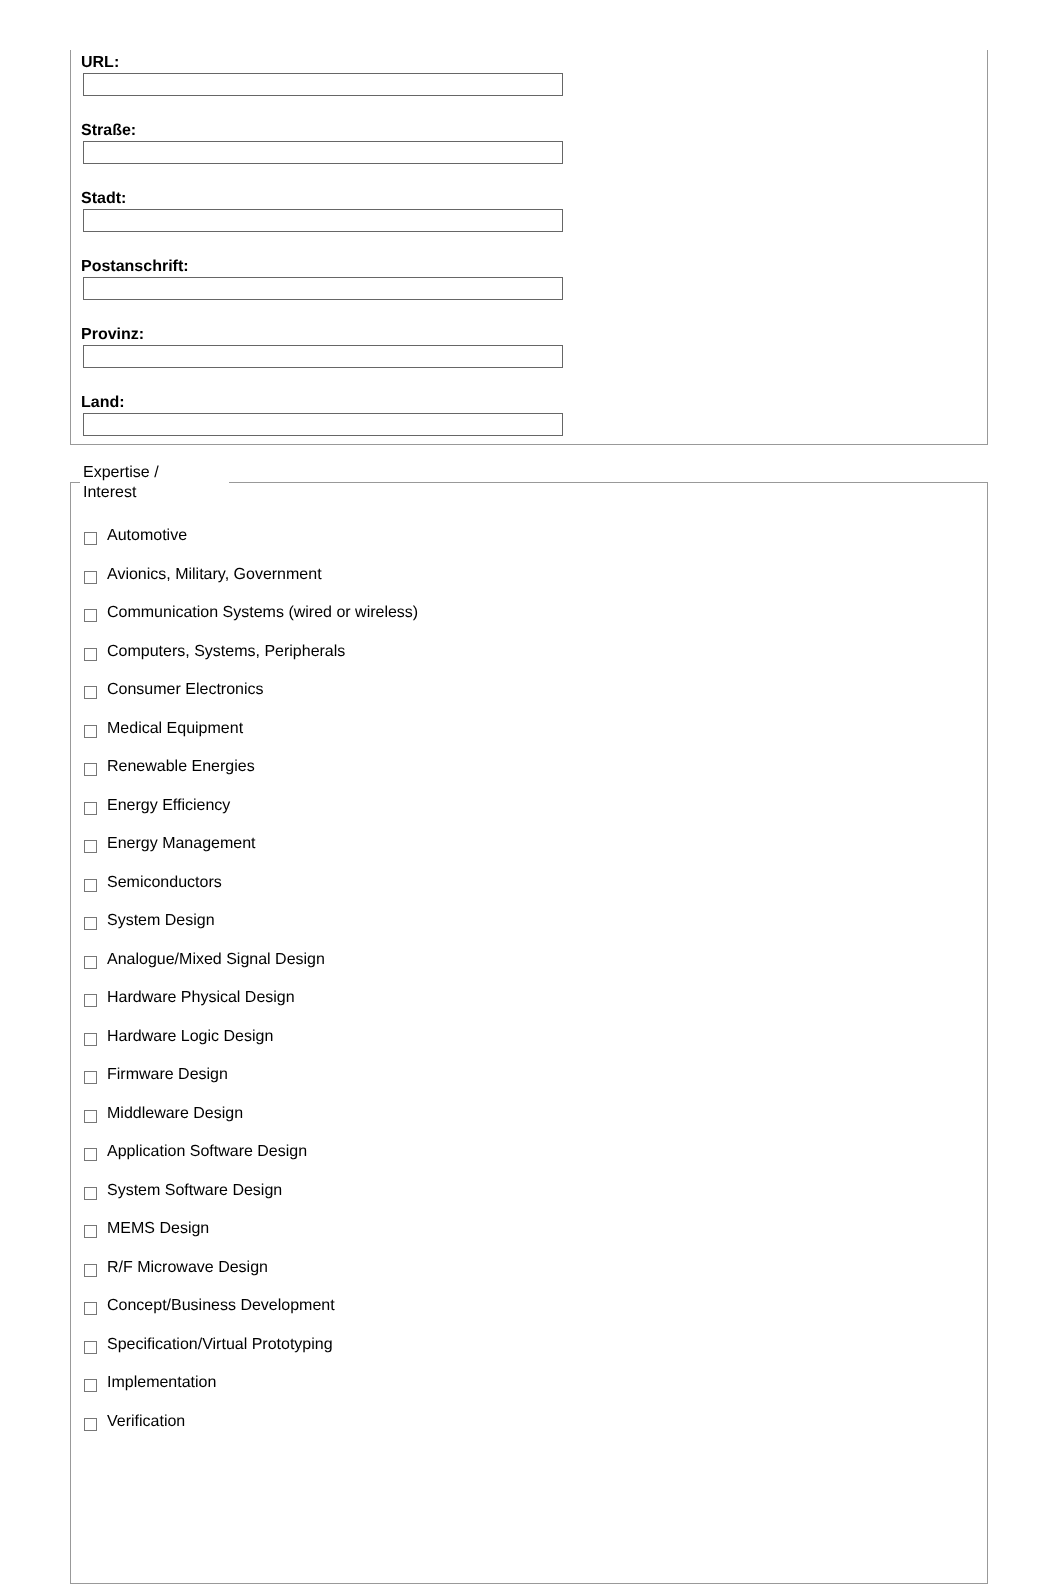URL:
Straße:
Stadt:
Postanschrift:
Provinz:
Land:
Expertise /
Interest
Automotive
Avionics, Military, Government
Communication Systems (wired or wireless)
Computers, Systems, Peripherals
Consumer Electronics
Medical Equipment
Renewable Energies
Energy Efficiency
Energy Management
Semiconductors
System Design
Analogue/Mixed Signal Design
Hardware Physical Design
Hardware Logic Design
Firmware Design
Middleware Design
Application Software Design
System Software Design
MEMS Design
R/F Microwave Design
Concept/Business Development
Specification/Virtual Prototyping
Implementation
Verification